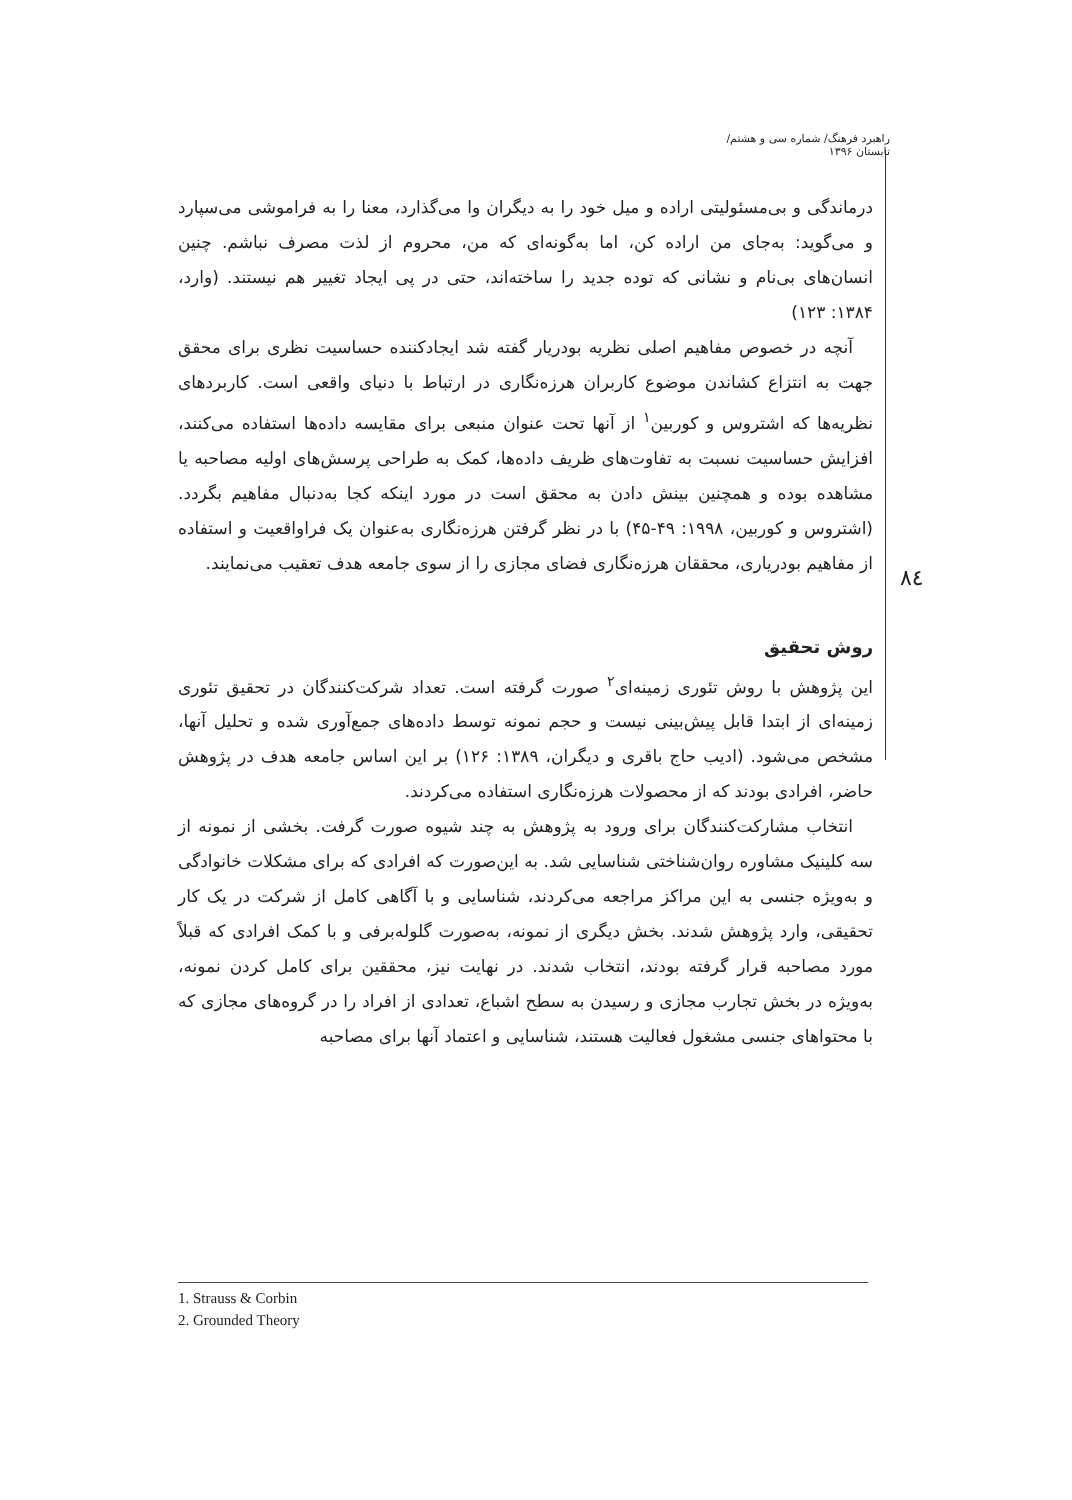راهبرد فرهنگ/ شماره سی و هشتم/ تابستان ۱۳۹۶
درماندگی و بی‌مسئولیتی اراده و میل خود را به دیگران وا می‌گذارد، معنا را به فراموشی می‌سپارد و می‌گوید: به‌جای من اراده کن، اما به‌گونه‌ای که من، محروم از لذت مصرف نباشم. چنین انسان‌های بی‌نام و نشانی که توده جدید را ساخته‌اند، حتی در پی ایجاد تغییر هم نیستند. (وارد، ۱۳۸۴: ۱۲۳)
آنچه در خصوص مفاهیم اصلی نظریه بودریار گفته شد ایجادکننده حساسیت نظری برای محقق جهت به انتزاع کشاندن موضوع کاربران هرزه‌نگاری در ارتباط با دنیای واقعی است. کاربردهای نظریه‌ها که اشتروس و کوربین<sup>۱</sup> از آنها تحت عنوان منبعی برای مقایسه داده‌ها استفاده می‌کنند، افزایش حساسیت نسبت به تفاوت‌های ظریف داده‌ها، کمک به طراحی پرسش‌های اولیه مصاحبه یا مشاهده بوده و همچنین بینش دادن به محقق است در مورد اینکه کجا به‌دنبال مفاهیم بگردد. (اشتروس و کوربین، ۱۹۹۸: ۴۹-۴۵) با در نظر گرفتن هرزه‌نگاری به‌عنوان یک فراواقعیت و استفاده از مفاهیم بودریاری، محققان هرزه‌نگاری فضای مجازی را از سوی جامعه هدف تعقیب می‌نمایند.
روش تحقیق
این پژوهش با روش تئوری زمینه‌ای<sup>۲</sup> صورت گرفته است. تعداد شرکت‌کنندگان در تحقیق تئوری زمینه‌ای از ابتدا قابل پیش‌بینی نیست و حجم نمونه توسط داده‌های جمع‌آوری شده و تحلیل آنها، مشخص می‌شود. (ادیب حاج باقری و دیگران، ۱۳۸۹: ۱۲۶) بر این اساس جامعه هدف در پژوهش حاضر، افرادی بودند که از محصولات هرزه‌نگاری استفاده می‌کردند.
انتخاب مشارکت‌کنندگان برای ورود به پژوهش به چند شیوه صورت گرفت. بخشی از نمونه از سه کلینیک مشاوره روان‌شناختی شناسایی شد. به این‌صورت که افرادی که برای مشکلات خانوادگی و به‌ویژه جنسی به این مراکز مراجعه می‌کردند، شناسایی و با آگاهی کامل از شرکت در یک کار تحقیقی، وارد پژوهش شدند. بخش دیگری از نمونه، به‌صورت گلوله‌برفی و با کمک افرادی که قبلاً مورد مصاحبه قرار گرفته بودند، انتخاب شدند. در نهایت نیز، محققین برای کامل کردن نمونه، به‌ویژه در بخش تجارب مجازی و رسیدن به سطح اشباع، تعدادی از افراد را در گروه‌های مجازی که با محتواهای جنسی مشغول فعالیت هستند، شناسایی و اعتماد آنها برای مصاحبه
۸٤
1. Strauss & Corbin
2. Grounded Theory